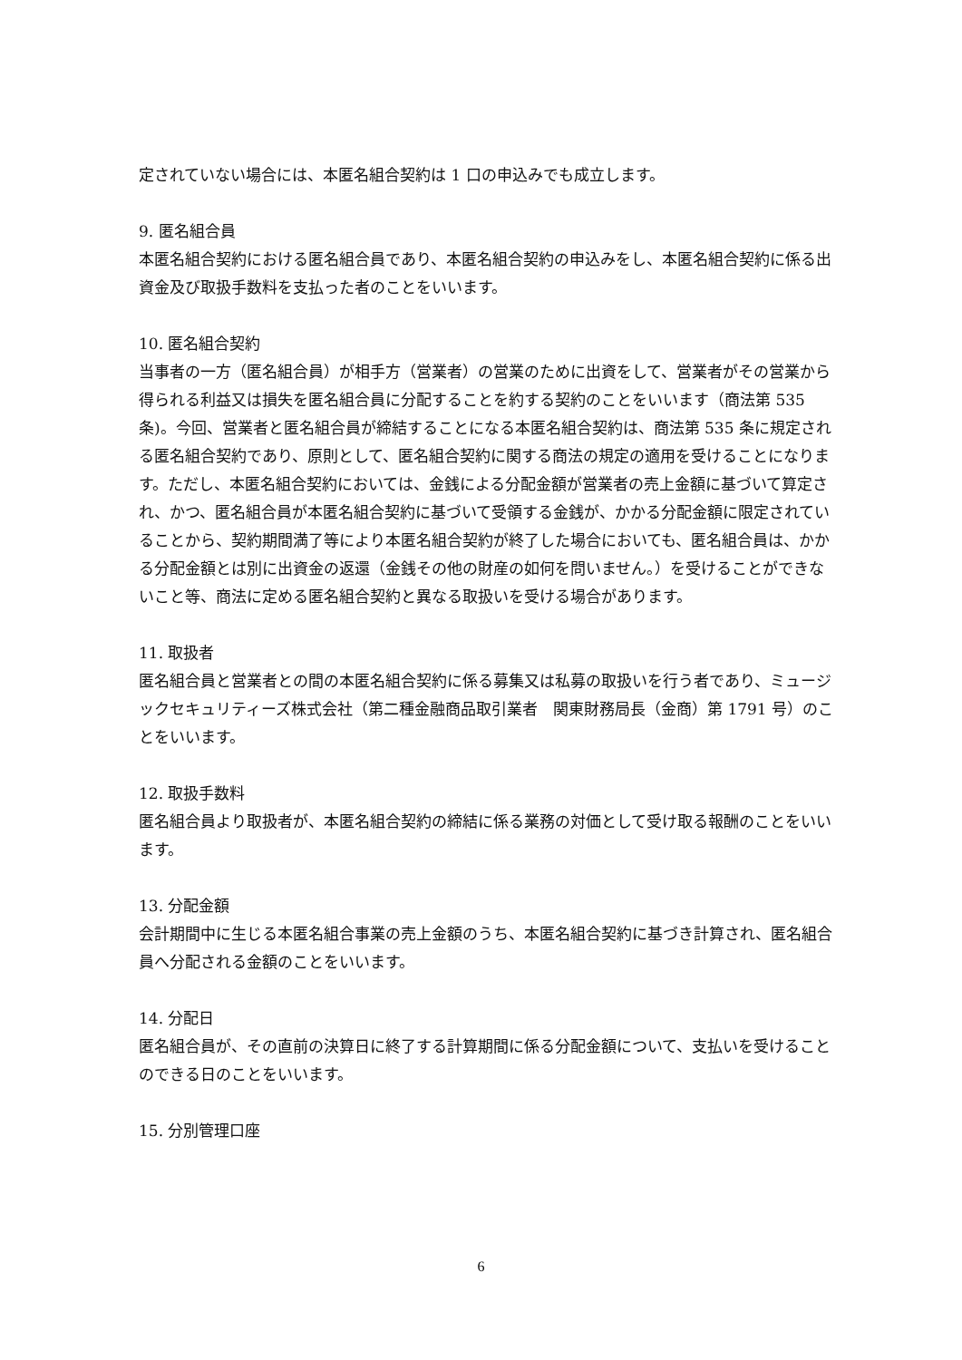定されていない場合には、本匿名組合契約は 1 口の申込みでも成立します。
9. 匿名組合員
本匿名組合契約における匿名組合員であり、本匿名組合契約の申込みをし、本匿名組合契約に係る出資金及び取扱手数料を支払った者のことをいいます。
10. 匿名組合契約
当事者の一方（匿名組合員）が相手方（営業者）の営業のために出資をして、営業者がその営業から得られる利益又は損失を匿名組合員に分配することを約する契約のことをいいます（商法第 535 条)。今回、営業者と匿名組合員が締結することになる本匿名組合契約は、商法第 535 条に規定される匿名組合契約であり、原則として、匿名組合契約に関する商法の規定の適用を受けることになります。ただし、本匿名組合契約においては、金銭による分配金額が営業者の売上金額に基づいて算定され、かつ、匿名組合員が本匿名組合契約に基づいて受領する金銭が、かかる分配金額に限定されていることから、契約期間満了等により本匿名組合契約が終了した場合においても、匿名組合員は、かかる分配金額とは別に出資金の返還（金銭その他の財産の如何を問いません。）を受けることができないこと等、商法に定める匿名組合契約と異なる取扱いを受ける場合があります。
11. 取扱者
匿名組合員と営業者との間の本匿名組合契約に係る募集又は私募の取扱いを行う者であり、ミュージックセキュリティーズ株式会社（第二種金融商品取引業者　関東財務局長（金商）第 1791 号）のことをいいます。
12. 取扱手数料
匿名組合員より取扱者が、本匿名組合契約の締結に係る業務の対価として受け取る報酬のことをいいます。
13. 分配金額
会計期間中に生じる本匿名組合事業の売上金額のうち、本匿名組合契約に基づき計算され、匿名組合員へ分配される金額のことをいいます。
14. 分配日
匿名組合員が、その直前の決算日に終了する計算期間に係る分配金額について、支払いを受けることのできる日のことをいいます。
15. 分別管理口座
6